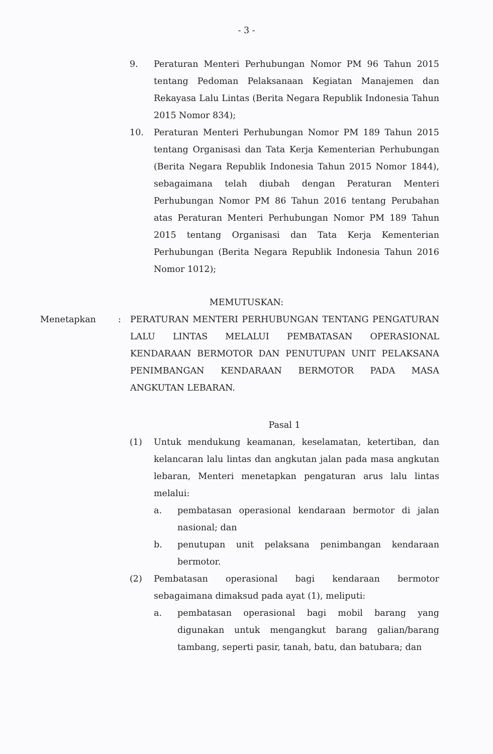- 3 -
9. Peraturan Menteri Perhubungan Nomor PM 96 Tahun 2015 tentang Pedoman Pelaksanaan Kegiatan Manajemen dan Rekayasa Lalu Lintas (Berita Negara Republik Indonesia Tahun 2015 Nomor 834);
10. Peraturan Menteri Perhubungan Nomor PM 189 Tahun 2015 tentang Organisasi dan Tata Kerja Kementerian Perhubungan (Berita Negara Republik Indonesia Tahun 2015 Nomor 1844), sebagaimana telah diubah dengan Peraturan Menteri Perhubungan Nomor PM 86 Tahun 2016 tentang Perubahan atas Peraturan Menteri Perhubungan Nomor PM 189 Tahun 2015 tentang Organisasi dan Tata Kerja Kementerian Perhubungan (Berita Negara Republik Indonesia Tahun 2016 Nomor 1012);
MEMUTUSKAN:
Menetapkan : PERATURAN MENTERI PERHUBUNGAN TENTANG PENGATURAN LALU LINTAS MELALUI PEMBATASAN OPERASIONAL KENDARAAN BERMOTOR DAN PENUTUPAN UNIT PELAKSANA PENIMBANGAN KENDARAAN BERMOTOR PADA MASA ANGKUTAN LEBARAN.
Pasal 1
(1) Untuk mendukung keamanan, keselamatan, ketertiban, dan kelancaran lalu lintas dan angkutan jalan pada masa angkutan lebaran, Menteri menetapkan pengaturan arus lalu lintas melalui:
a. pembatasan operasional kendaraan bermotor di jalan nasional; dan
b. penutupan unit pelaksana penimbangan kendaraan bermotor.
(2) Pembatasan operasional bagi kendaraan bermotor sebagaimana dimaksud pada ayat (1), meliputi:
a. pembatasan operasional bagi mobil barang yang digunakan untuk mengangkut barang galian/barang tambang, seperti pasir, tanah, batu, dan batubara; dan